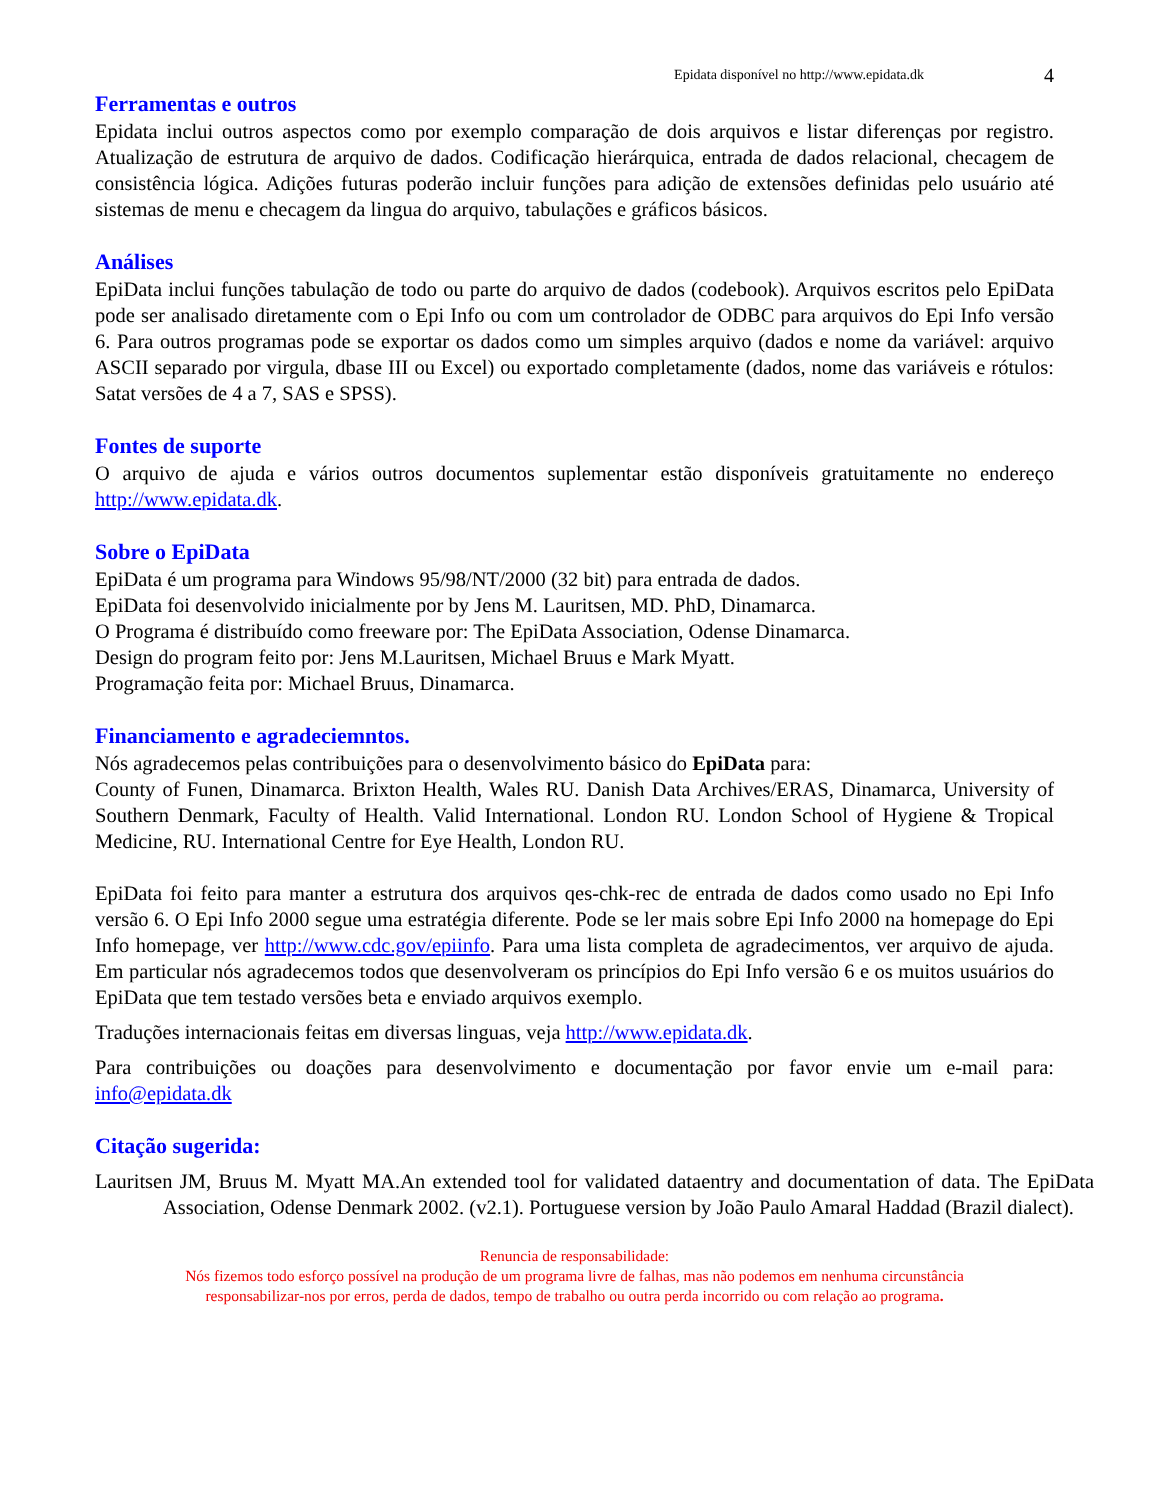Epidata disponível no http://www.epidata.dk 4
Ferramentas e outros
Epidata inclui outros aspectos como por exemplo comparação de dois arquivos e listar diferenças por registro. Atualização de estrutura de arquivo de dados. Codificação hierárquica, entrada de dados relacional, checagem de consistência lógica. Adições futuras poderão incluir funções para adição de extensões definidas pelo usuário até sistemas de menu e checagem da lingua do arquivo, tabulações e gráficos básicos.
Análises
EpiData inclui funções tabulação de todo ou parte do arquivo de dados (codebook). Arquivos escritos pelo EpiData pode ser analisado diretamente com o Epi Info ou com um controlador de ODBC para arquivos do Epi Info versão 6. Para outros programas pode se exportar os dados como um simples arquivo (dados e nome da variável: arquivo ASCII separado por virgula, dbase III ou Excel) ou exportado completamente (dados, nome das variáveis e rótulos: Satat versões de 4 a 7, SAS e SPSS).
Fontes de suporte
O arquivo de ajuda e vários outros documentos suplementar estão disponíveis gratuitamente no endereço http://www.epidata.dk.
Sobre o EpiData
EpiData é um programa para Windows 95/98/NT/2000 (32 bit) para entrada de dados.
EpiData foi desenvolvido inicialmente por by Jens M. Lauritsen, MD. PhD, Dinamarca.
O Programa é distribuído como freeware por: The EpiData Association, Odense Dinamarca.
Design do program feito por: Jens M.Lauritsen, Michael Bruus e Mark Myatt.
Programação feita por: Michael Bruus, Dinamarca.
Financiamento e agradeciemntos.
Nós agradecemos pelas contribuições para o desenvolvimento básico do EpiData para:
County of Funen, Dinamarca. Brixton Health, Wales RU. Danish Data Archives/ERAS, Dinamarca, University of Southern Denmark, Faculty of Health. Valid International. London RU. London School of Hygiene & Tropical Medicine, RU. International Centre for Eye Health, London RU.
EpiData foi feito para manter a estrutura dos arquivos qes-chk-rec de entrada de dados como usado no Epi Info versão 6. O Epi Info 2000 segue uma estratégia diferente. Pode se ler mais sobre Epi Info 2000 na homepage do Epi Info homepage, ver http://www.cdc.gov/epiinfo. Para uma lista completa de agradecimentos, ver arquivo de ajuda. Em particular nós agradecemos todos que desenvolveram os princípios do Epi Info versão 6 e os muitos usuários do EpiData que tem testado versões beta e enviado arquivos exemplo.
Traduções internacionais feitas em diversas linguas, veja http://www.epidata.dk.
Para contribuições ou doações para desenvolvimento e documentação por favor envie um e-mail para: info@epidata.dk
Citação sugerida:
Lauritsen JM, Bruus M. Myatt MA.An extended tool for validated dataentry and documentation of data. The EpiData Association, Odense Denmark 2002. (v2.1). Portuguese version by João Paulo Amaral Haddad (Brazil dialect).
Renuncia de responsabilidade:
Nós fizemos todo esforço possível na produção de um programa livre de falhas, mas não podemos em nenhuma circunstância
responsabilizar-nos por erros, perda de dados, tempo de trabalho ou outra perda incorrido ou com relação ao programa.